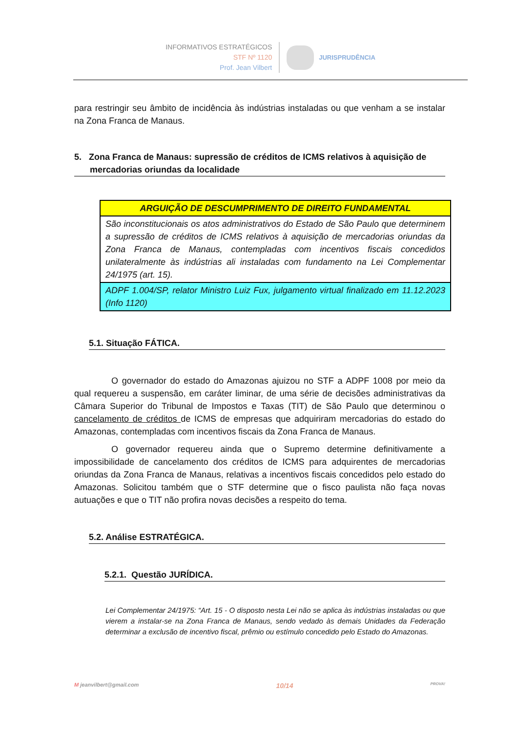INFORMATIVOS ESTRATÉGICOS
STF Nº 1120
Prof. Jean Vilbert
JURISPRUDÊNCIA
para restringir seu âmbito de incidência às indústrias instaladas ou que venham a se instalar na Zona Franca de Manaus.
5. Zona Franca de Manaus: supressão de créditos de ICMS relativos à aquisição de mercadorias oriundas da localidade
| ARGUIÇÃO DE DESCUMPRIMENTO DE DIREITO FUNDAMENTAL |
| São inconstitucionais os atos administrativos do Estado de São Paulo que determinem a supressão de créditos de ICMS relativos à aquisição de mercadorias oriundas da Zona Franca de Manaus, contempladas com incentivos fiscais concedidos unilateralmente às indústrias ali instaladas com fundamento na Lei Complementar 24/1975 (art. 15). |
| ADPF 1.004/SP, relator Ministro Luiz Fux, julgamento virtual finalizado em 11.12.2023 (Info 1120) |
5.1. Situação FÁTICA.
O governador do estado do Amazonas ajuizou no STF a ADPF 1008 por meio da qual requereu a suspensão, em caráter liminar, de uma série de decisões administrativas da Câmara Superior do Tribunal de Impostos e Taxas (TIT) de São Paulo que determinou o cancelamento de créditos de ICMS de empresas que adquiriram mercadorias do estado do Amazonas, contempladas com incentivos fiscais da Zona Franca de Manaus.
O governador requereu ainda que o Supremo determine definitivamente a impossibilidade de cancelamento dos créditos de ICMS para adquirentes de mercadorias oriundas da Zona Franca de Manaus, relativas a incentivos fiscais concedidos pelo estado do Amazonas. Solicitou também que o STF determine que o fisco paulista não faça novas autuações e que o TIT não profira novas decisões a respeito do tema.
5.2. Análise ESTRATÉGICA.
5.2.1. Questão JURÍDICA.
Lei Complementar 24/1975: “Art. 15 - O disposto nesta Lei não se aplica às indústrias instaladas ou que vierem a instalar-se na Zona Franca de Manaus, sendo vedado às demais Unidades da Federação determinar a exclusão de incentivo fiscal, prêmio ou estímulo concedido pelo Estado do Amazonas.
M jeanvilbert@gmail.com 10/14 PROVA!